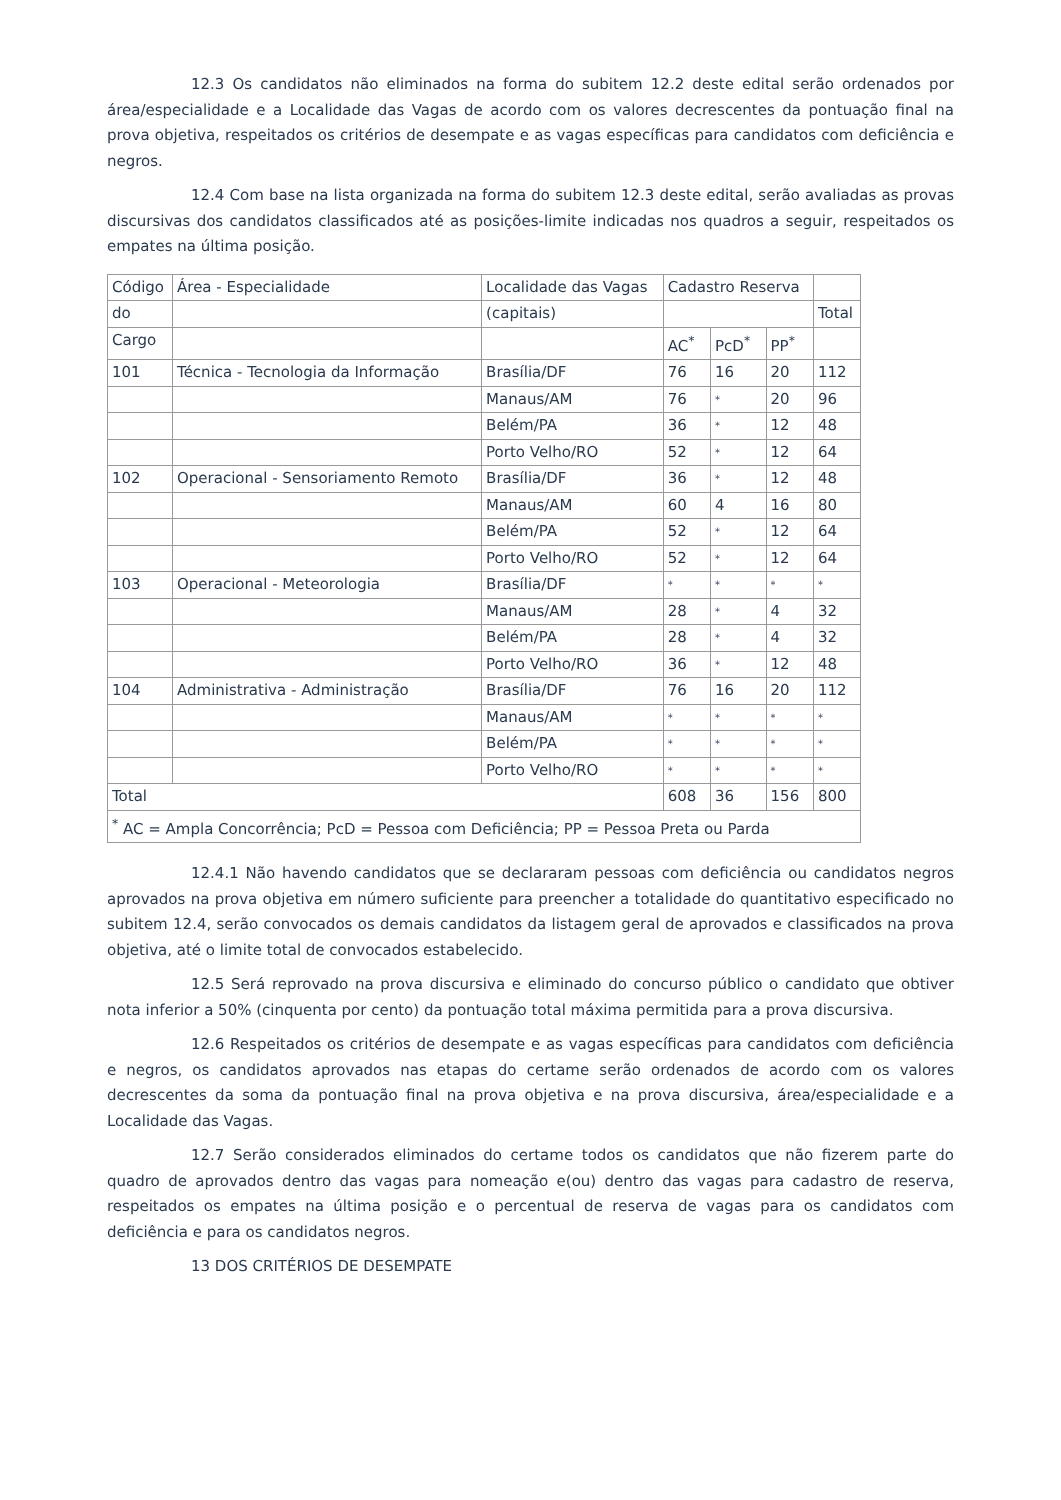12.3 Os candidatos não eliminados na forma do subitem 12.2 deste edital serão ordenados por área/especialidade e a Localidade das Vagas de acordo com os valores decrescentes da pontuação final na prova objetiva, respeitados os critérios de desempate e as vagas específicas para candidatos com deficiência e negros.
12.4 Com base na lista organizada na forma do subitem 12.3 deste edital, serão avaliadas as provas discursivas dos candidatos classificados até as posições-limite indicadas nos quadros a seguir, respeitados os empates na última posição.
| Código | Área - Especialidade | Localidade das Vagas | Cadastro Reserva | | | |
| do | | (capitais) | | | | Total |
| Cargo | | | AC<sup>*</sup> | PcD<sup>*</sup> | PP<sup>*</sup> | |
| 101 | Técnica - Tecnologia da Informação | Brasília/DF | 76 | 16 | 20 | 112 |
| | | Manaus/AM | 76 | * | 20 | 96 |
| | | Belém/PA | 36 | * | 12 | 48 |
| | | Porto Velho/RO | 52 | * | 12 | 64 |
| 102 | Operacional - Sensoriamento Remoto | Brasília/DF | 36 | * | 12 | 48 |
| | | Manaus/AM | 60 | 4 | 16 | 80 |
| | | Belém/PA | 52 | * | 12 | 64 |
| | | Porto Velho/RO | 52 | * | 12 | 64 |
| 103 | Operacional - Meteorologia | Brasília/DF | * | * | * | * |
| | | Manaus/AM | 28 | * | 4 | 32 |
| | | Belém/PA | 28 | * | 4 | 32 |
| | | Porto Velho/RO | 36 | * | 12 | 48 |
| 104 | Administrativa - Administração | Brasília/DF | 76 | 16 | 20 | 112 |
| | | Manaus/AM | * | * | * | * |
| | | Belém/PA | * | * | * | * |
| | | Porto Velho/RO | * | * | * | * |
| Total | | | 608 | 36 | 156 | 800 |
| <sup>*</sup> AC = Ampla Concorrência; PcD = Pessoa com Deficiência; PP = Pessoa Preta ou Parda | | | | | | |
12.4.1 Não havendo candidatos que se declararam pessoas com deficiência ou candidatos negros aprovados na prova objetiva em número suficiente para preencher a totalidade do quantitativo especificado no subitem 12.4, serão convocados os demais candidatos da listagem geral de aprovados e classificados na prova objetiva, até o limite total de convocados estabelecido.
12.5 Será reprovado na prova discursiva e eliminado do concurso público o candidato que obtiver nota inferior a 50% (cinquenta por cento) da pontuação total máxima permitida para a prova discursiva.
12.6 Respeitados os critérios de desempate e as vagas específicas para candidatos com deficiência e negros, os candidatos aprovados nas etapas do certame serão ordenados de acordo com os valores decrescentes da soma da pontuação final na prova objetiva e na prova discursiva, área/especialidade e a Localidade das Vagas.
12.7 Serão considerados eliminados do certame todos os candidatos que não fizerem parte do quadro de aprovados dentro das vagas para nomeação e(ou) dentro das vagas para cadastro de reserva, respeitados os empates na última posição e o percentual de reserva de vagas para os candidatos com deficiência e para os candidatos negros.
13 DOS CRITÉRIOS DE DESEMPATE